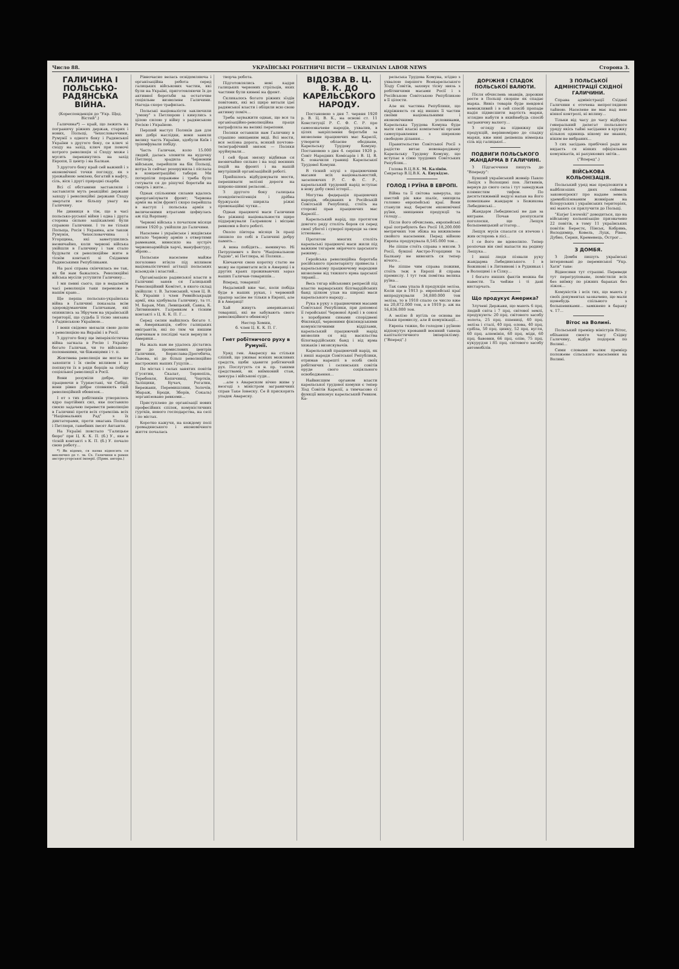Число 88. УКРАЇНСЬКІ РОБІТНИЧІ ВІСТИ — UKRAINIAN LABOR NEWS Сторона 3.
ГАЛИЧИНА І ПОЛЬСЬКО-РАДЯНСЬКА ВІЙНА.
(Кореспонденція до "Укр. Щод. Вістий".)
Галичина*) — край, що лежить на пограничу ріжних держав, старих і нових, Польщі, Чехословаччини, Румунії з одного боку і Радянської України з другого боку, се ключ зі сходу на захід, ключ при помочі котрого революція зі Сходу може і мусить перекинутись на захід Европи, її центр і на Балкан.
З другого боку край сей важний і з економічної точки погляду, як з урожайною землею, богатий в нафту, сіль, віск і другі природні скарби.
Всі сї обставини заставляли і заставляти муть реакційні держави заходу і революційні держави Сходу звертати все більшу увагу на Галичину.
Не дивниця в тім, що в часі польсько-руської війни і одна і друга сторона сильно заціікавлені були справою Галичини. І то не тільки Польща, Росія і Украина, але також Румунія, Чехословаччина і Угорщина, які заметушились незвичайно, коли червоні війська увійшли в Галичину і там стало будувати ся революційне жите в тіснім контакті зі Східними Радянськими Републиками.
На разі справа скінчилась не так, як би нам бажалось. Революційні війська мусіли уступити Галичину...
І ми певні сього, що в недалекім часі революція таки переможе в нашім краю...
Ще перша польсько-українська війна в Галичині показала всім здоровдумаючим Галичанам, які опинились за Збручем на українській території, що судьба її тісно звязана з Радянською Україною...
І вони свідомо звязали свою долю з революцією на Вкраїні і в Росії.
З другого боку ще імперіялістична війна загнала в Росію і Україну богато Галичан, чи то військово-полоненими, чи біженцями і т. п.
Жовтнева революція не могла не захопити і їх своїм впливом і не попхнути їх в ряди борців за побіду соціяльної революції в Росії.
Вони розуміли добре, що працюючи в Туркестані, чи Сибірі, вони рівно добре сповняють свій революційний обовязок...
І от з тих робітників утворилось ядро партійних сил, яке поставило своєю задачею перевести революцію в Галичині проти всіх стремлінь всіх "Національних Рад" з їх диктаторами, проти змагань Польщі і Петлюри, ганебних песят Антанти.
На Україні повстало "Галицьке бюро" при Ц. К. К. П. (б.) У., яке в тісній контакті з К. П. (б.) У. почало свою роботу...
*) Як відомо, ся назва відносить ся виключно до т. зв. Сх. Галичини в рамах австро-угорської імперії. (Прим. автора.)
Рівночасно велась освідомляюча і організаційна робота серед галицьких військових частин, які були на Україні, приготовляючи їх до активної боротьби за остаточне соціяльне визволене Галичини. Нагода скоро трафилась.
Польські націоналісти заключили "умову" з Петлюрою і кинулись з цілою силою у війну з радянською Росією і Україною.
Перший наступ Поляків дав для них добрі наслідки, вони заняли велику часть України, здобули Київ і тріюмфували побіду.
Часть Галичан, коло 15.000 людий, далась зловити на вудочку Петлюрі, зрадила Червоним військам, перейшли на бік Польщі, котра їх сейчас розоружила і післала в концентраційні табори. Ми потерпіли пораженe і треба було готувати ся до рішучої боротьби на смерть і жите...
Однак спільними силами вдалось зреорганізувати фронт; Червона армія на всім фронті скоро перейшла в наступ і польська армія з величезними втратами цофнулась аж під Варшаву.
Червоні війська з початком місяця липня 1920 р. увійшли до Галичини.
Населене і українське і жидівське витало Червону армію з отвертими раменами, виносило на зустріч червоноармійців харчі, мануфактуру, зброю...
Польське населене майже поголовно втікло під впливом націоналістичної агітації польських ксьондзів і властий...
Організацією радянської власти в Галичині заняв ся Галицький Революційний Комітет, в якого склад увійшли: т. В. Затонський, член Ц. В. К. Украіни і член Реввійськради армії, яка здобувала Галичину, та тт. М. Баран, Мих. Левицький, Савка, К. Литвинович. Галревком в тісним контакті з Ц. К. К. П. Г....
Серед селян найшлось богато т. зв. Американців, себто галицьких емігрантів, які по тим чи иншим причинам в послідні часи вернули з Америки...
На жаль нам не удалось дістатись ще до промислових центрів Галичини, Борислава-Дрогобича, Львова, ні до більш революційно настроєних наших Гуцулів...
По містах і селах занятих повітів (Гусятин, Скалат, Тернопіль, Теребовля, Копичинці, Чортків, Заліщики, Бучач, Рогатин, Бережани, Перемишляни, Золочів, Збараж, Броди, Зборів, Сокаль) зорганізовано ревкоми...
Приступлено до організації нових професійних спілок, комуністичних гуртків, нового господарства, на селі і по містах.
Коротко кажучи, на кождому полі громадянського і економічного життя почалась
творча робота.
Підготовлялись нові кадри галицьких червоних стрільців, яких частини були кинені на фронт.
Скликалось богато ріжних зїздів повітових, які всі щиро витали ідеї радянської власти і обіцяли всю свою активну поміч...
Треба зауважити однак, що вся та організаційно-революційна праця натрафляла на великі перепони.
Поляки оставили нам Галичину в страшно знищеним виді. Всі мости, вся зелізна дорога, всякий почтово-телеграфічний звязок — Поляки зруйнували...
І сей брак звязку відбивав ся незвичайно сильно і на ході воєнних подій на фронті і на нашій внутрішній організаційній роботі.
Прийшлось відбудовувати мости, перешивати зелізні дороги на широко-шинні рельсові...
З другого боку галицька псевдоінтелігенція і дрібна буржуазія ширила ріжні провокаційні чутки...
Однак працюючі маси Галичини без ріжниці національности щиро піддержували Галревком і місцеві ревкоми в його роботі.
Около півтора місяця їх праці лишило по собі в Галичині добру память...
А вона побідить... неминучо. Ні Петрушевич з його "Національною Радою", ні Петлюра, ні Поляки...
Кінчаючи свою коротку статю не можу не привитати всіх в Америці і в других краях проживаючих зараз наших Галичан-товаришів...
Вперед, товариші!
Недалекий вже час, коли побіда буде в наших руках, і червоний прапор засіяе не тільки в Европі, але й в Америці!
Хай живуть американські товариші, які не забувають свого революційного обовязку!
Нестор Хомин,
б. член Ц. К. К. П. Г.
Гнет робітничого руху в Румунії.
Уряд ген. Авареску на стільки сліпий, що уживає всяких можливих средств, щоби здавити робітничий рух. Послугуєть ся н. пр. такими средствами, як виїмковий стан, цензура і військові суди...
...але з Авареском вічно живе у незгоді з міністром заграничних справ Таке Іонеску. Се й прискорить упадок Авареску.
ВІДОЗВА В. Ц. В. К. ДО КАРЕЛЬСЬКОГО НАРОДУ.
Постановою з дня 7. червня 1920 р. В. Ц. В. К., на основі ст. 11 Конституції Р. С. Ф. С. Р. про самоозначене народів, ухвалив, в цілях закріплення боротьби за визволене працюючих мас Карелії, утворити обласне обєднане, Карельську Трудову Комуну. Постановою з дня 4. серпня 1920 р. Совіт Народних Комісарів і В. Ц. В. К. означили границі Карельської Трудової Комуни.
В тісний злуці з працюючими масами всіх національностий, заселюючих Р. С. Ф. С. Р., карельський трудовий нарід вступає в нову добу своєї історії...
Могутна федерація працюючих народів, обєднаних в Російській Совітській Републиці, стоїть на сторожі прав працюючих мас Карелії...
Карельський нарід, що протягом довгого ряду століть боров ся серед своєї убогої і суворої природи за своє істнованe...
Протягом многих століть карельські працюючі маси жили під важким тягарем звірячого царського режиму...
Геройська революційна боротьба російського пролетаріяту принесла і карельському працюючому народови визволене від тяжкого ярма царської тиранії...
Весь тягар військових репресій під властю варварських білгвардійських банд цілком упав на широкі маси карельського народу...
Рука в руку з працюючими масами Совітської Републики, при допомозі її геройської Червоної Армії і в союзі з хоробрими синами споріднені Фінляндії, червоними фінляндськими комуністичними відділами, карельський працюючий нарід визволив ся від насильства білогвардійських банд і від ярма хижаків і визискувачів.
Карельський працюючий нарід, як і инші народи Совітської Републики, отримав нарешті в особі своїх робітничих і селянських совітів оруде свого соціяльного освободження...
Найвисшим органом власти карельської трудової комуни є тепер Зїзд Совітів Карелії, а тимчасово сї функції виконує карельський Ревком. Ка-
рельська Трудова Комуна, згідно з ухвалою першого Всекарельського Зїзду Совітів, заховує тісну звязь з робітничими масами Росії і з Російською Совітською Републикою в її цілости.
Але як частина Републики, що відріжняєть ся від инших її частин своїми національними і економічними условинами, Карельська Трудова Комуна буде мати свої власні компетентні органи самоуправлення з широкою свободою ділання...
Правительство Совітської Росії з радістю витає новонароджену Карельську Трудову Комуну, що вступає в сімю трудових Совітських Републик...
Голова В.Ц.В.К. М. Калінін.
Секретар В.Ц.В.К. А. Енукідзе.
ГОЛОД І РУЇНА В ЕВРОПІ.
Війна та її світова завеpуха, що шестий рік вже шаліє, знищила головно европейські краї. Вони станули над берегом економічної руїни, знищення продукції та голоду...
Після його обчислень, европейські краї потребують без Росії 18,200.000 метричних тон збіжа на виживлене свойого населення. Перед війною Европа продукувала 8,545.000 тон...
Не ліпше стоїть справа з мясом. З Росії, бувшої Австро-Угорщини та Балкану не вивозить ся тепер нічого...
Не ліпше чим справа поживи, стоїть теж в Европі й справа промислу. І тут теж помітна велика руїна...
Так сама упала й продукція зеліза. Коли ще в 1913 р. европейські краї випродукували 34,880.000 тон зеліза, то в 1918 спало се число вже на 20,872.000 тон, а в 1919 р. аж на 16,836.000 тон.
А зелізо й вугіль се основа не тільки промислу, але й комунікації...
Европа тяжко, бо голодом і руїною відпокутує кровавий воєнний танець капіталістичного імперіялізму. ("Вперед".)
ДОРІЖНЯ І СПАДОК ПОЛЬСЬКОЇ ВАЛЮТИ.
Після обчислень знавців, дорожня росте в Польщі скорше як спадає марка. Вивіз товарів буде невдовзі неможливий і в сей спосіб пропаде надія підвисшити вартість марки, зглядно набути в якийнебудь спосіб заграничну валюту...
З огляду на підвижку цін продукцій, нерівномірно до спадку марки, вже нині дешевша німецька сіль від галицької...
ПОДВИГИ ПОЛЬСЬКОГО ЖАНДАРМА В ГАЛИЧИНІ.
З Підгаєччини пишуть до "Впереду":
Бувший український жовнір Павло Лещук з Волощині пов. Литвинів, вернув до свого села і тут занедужав плямистим тифом. По десятьтижневій недузі напав на його помешкане жандарм з Божикова Лебединські...
Жандарм Лебединські не дав за вигране. Почав розпускати поголоски, що Лещук большевицький агітатор...
Лещук мусів спасати ся втечою і жив осторонь в лісі...
І се його не вдоволило. Тепер розпочав він свої напасти на родину Лещука...
І инші люди пізнали руку жандарма Лебединського. І в Божикові і в Литвинові і в Рудниках і в Волощині і в Сілку...
І богато инших фактів можна би навести. Та чейже і ті дані вистарчать.
Що продукує Америка?
Злучені Держави, що мають 6 прц. людий світа і 7 прц. світової землі, продукують: 20 прц. світового засобу золота, 25 прц. пшениці, 40 прц. зеліза і сталі, 40 прц. олова, 40 прц. срібла, 50 прц. цинку, 52 прц. вугля, 60 прц. алюмінія, 60 прц. міди, 60 прц. бавовни, 66 прц. олію, 75 прц. кукурудзи і 85 прц. світового засобу автомобілів.
З ПОЛЬСЬКОЇ АДМІНІСТРАЦІЇ СХІДНОЇ ГАЛИЧИНИ.
Справа адміністрації Східної Галичини є оточена непроглядною тайною. Населене не має над нею ніякої контролі, ні впливу...
Тільки від часу до часу відбуває генеральний делегат польського уряду якісь тайні засідання в кружку кількох одиниць нікому не знаних, ніким не вибраних...
З сих засідань прибічної ради не видаєть ся ніяких офіціяльних комунікатів, ні рахункових звітів...
("Вперед".)
ВІЙСЬКОВА КОЛЬОНІЗАЦІЯ.
Польський уряд має предложити в найблизших днях соймови законопроєкт про надане земель здемобілізованим жовнірам на білоруських і українських територіях, які мають ся прилучити до Польщі.
"Kurjer Lwowski" доводиться, що на військову кольонізацію призначено 22 повітів, в тому 11 українських повітів: Берестє, Пінськ, Кобринь, Володимир, Ковель, Луцк, Рівне, Дубно, Серни, Кременець, Острог...
З ДОМБЯ.
З Домбя пишуть українські інтерновані до перемиської "Укр. Хати" таке:
Відносини тут страшні. Переведи тут перегруповане, помістили всіх без виїмку по ріжних бараках без ліжок...
Комуністів і всіх тих, що мають у своїх документах зазначено, що мали щонебудь спільного з большевиками... замкнено в бараку ч. 17...
Вітос на Волині.
Польський премієр міністрів Вітос, обїхавши своєго часу Східну Галичину, відбув подорож по Волині...
Сими словами малює премієр положене сільського населення на Волині.